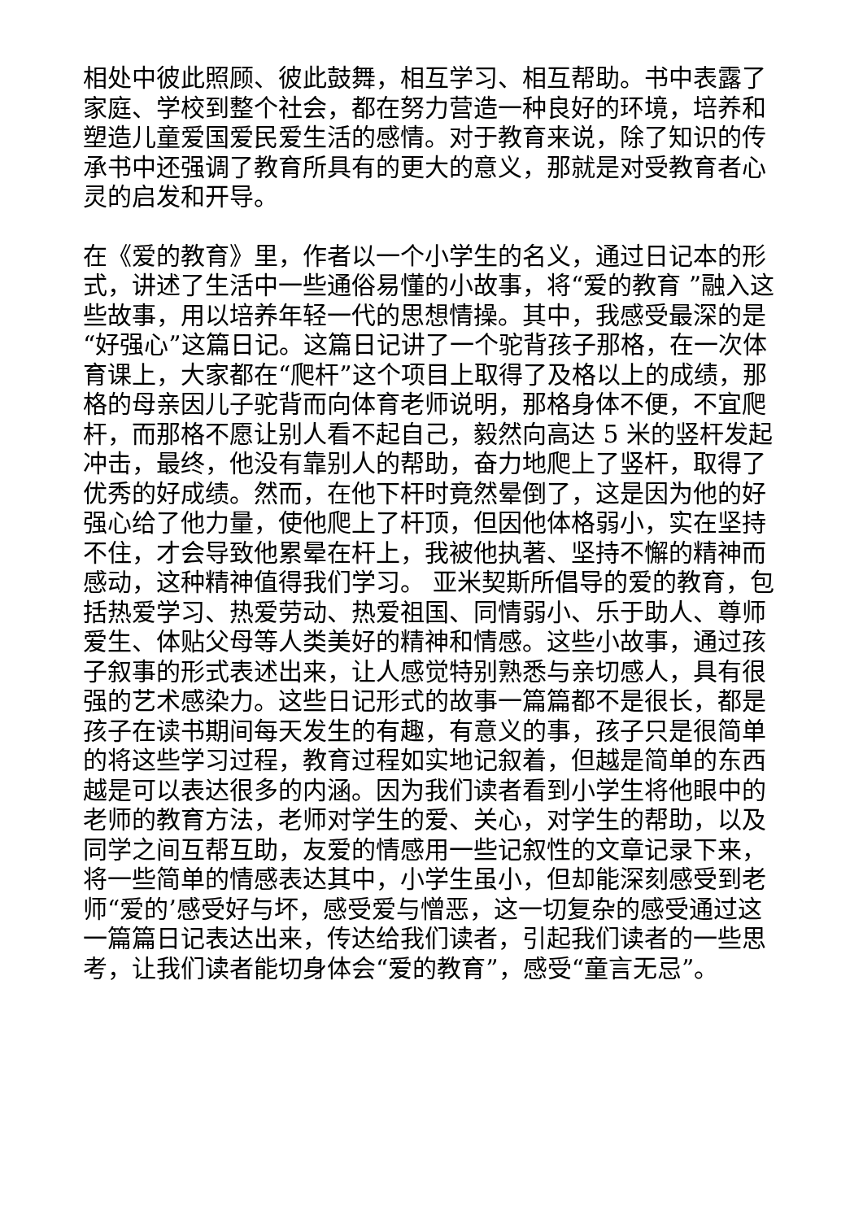相处中彼此照顾、彼此鼓舞，相互学习、相互帮助。书中表露了家庭、学校到整个社会，都在努力营造一种良好的环境，培养和塑造儿童爱国爱民爱生活的感情。对于教育来说，除了知识的传承书中还强调了教育所具有的更大的意义，那就是对受教育者心灵的启发和开导。
在《爱的教育》里，作者以一个小学生的名义，通过日记本的形式，讲述了生活中一些通俗易懂的小故事，将“爱的教育 ”融入这些故事，用以培养年轻一代的思想情操。其中，我感受最深的是“好强心”这篇日记。这篇日记讲了一个驼背孩子那格，在一次体育课上，大家都在“爬杆”这个项目上取得了及格以上的成绩，那格的母亲因儿子驼背而向体育老师说明，那格身体不便，不宜爬杆，而那格不愿让别人看不起自己，毅然向高达 5 米的竖杆发起冲击，最终，他没有靠别人的帮助，奋力地爬上了竖杆，取得了优秀的好成绩。然而，在他下杆时竟然晕倒了，这是因为他的好强心给了他力量，使他爬上了杆顶，但因他体格弱小，实在坚持不住，才会导致他累晕在杆上，我被他执著、坚持不懈的精神而感动，这种精神值得我们学习。 亚米契斯所倡导的爱的教育，包括热爱学习、热爱劳动、热爱祖国、同情弱小、乐于助人、尊师爱生、体贴父母等人类美好的精神和情感。这些小故事，通过孩子叙事的形式表述出来，让人感觉特别熟悉与亲切感人，具有很强的艺术感染力。这些日记形式的故事一篇篇都不是很长，都是孩子在读书期间每天发生的有趣，有意义的事，孩子只是很简单的将这些学习过程，教育过程如实地记叙着，但越是简单的东西越是可以表达很多的内涵。因为我们读者看到小学生将他眼中的老师的教育方法，老师对学生的爱、关心，对学生的帮助，以及同学之间互帮互助，友爱的情感用一些记叙性的文章记录下来，将一些简单的情感表达其中，小学生虽小，但却能深刻感受到老师“爱的’感受好与坏，感受爱与憎恶，这一切复杂的感受通过这一篇篇日记表达出来，传达给我们读者，引起我们读者的一些思考，让我们读者能切身体会“爱的教育”，感受“童言无忌”。